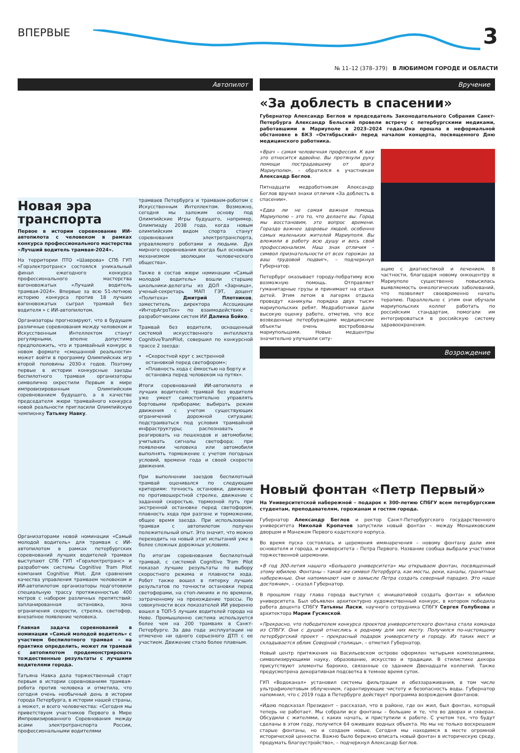ВПЕРВЫЕ 3
№ 11–12 (378–379) В ЛЮБИМОМ ГОРОДЕ И ОБЛАСТИ
Автопилот
Новая эра транспорта
Первое в истории соревнование ИИ-автопилота с человеком в рамках конкурса профессионального мастерства «Лучший водитель трамвая-2024».
На территории ПТО «Шаврова» СПб ГУП «Горэлектротранс» состоялся уникальный финал ежегодного конкурса профессионального мастерства вагоновожатых «Лучший водитель трамвая-2024». Впервые за всю 51-летнюю историю конкурса против 18 лучших вагоновожатых сыграл трамвай без водителя » с ИИ-автопилотом.
Организаторы прогнозируют, что в будущем различные соревнования между человеком и Искусственным Интеллектом станут регулярными, вполне допустимо предположить, что и трамвайный конкурс в новом формате «смешанной реальности» может войти в программу Олимпийских игр второй половины 2030-х годов. Поэтому первые в истории конкурсные заезды беспилотного трамвая организаторы символично окрестили Первым в мире импровизированным Олимпийским соревнованием будущего, а в качестве председателя жюри трамвайного конкурса новой реальности пригласили Олимпийскую чемпионку Татьяну Навку.
Организаторами новой номинации «Самый молодой водитель» для трамвая с ИИ-автопилотом в рамках петербургских соревнований лучших водителей трамвая выступают СПб ГУП «Горэлектротранс» и разработчик системы Cognitive Tram Pilot компания Cognitive Pilot. Для сравнения качества управления трамваем человеком и ИИ-автопилотом организаторы подготовили специальную трассу протяженностью 400 метров с набором различных препятствий: запланированная остановка, зона ограничения скорости, стрелка, светофор, внезапное появление человека.
Главная задача соревнований в номинации «Самый молодой водитель» с участием беспилотного трамвая – на практике определить, может ли трамвай с автопилотом продемонстрировать тождественные результаты с лучшими водителями города.
Татьяна Навка дала торжественный старт первым в истории соревнованиям трамвая-робота против человека и отметила, что сегодня очень необычный день в истории города Петербурга, в истории нашей страны, а может, и всего человечества: «Сегодня мы приветствуем участников Первого в Мире Импровизированного Соревнования между асами электротранспорта России, профессиональными водителями
трамваев Петербурга и трамваем-роботом с Искусственным Интеллектом. Возможно, сегодня мы заложим основу под Олимпийские Игры будущего, например, Олимпиаду 2038 года, когда новым олимпийским видом спорта станут соревнования электротранспорта, управляемого роботами и людьми. Дух мирного соревнования всегда был основным механизмом эволюции человеческого общества».
Также в состав жюри номинации «Самый молодой водитель» вошли старшие школьники-делегаты из ДОЛ «Зарница», ученый-секретарь МАП ГЭТ, доцент «Политеха» Дмитрий Плотников, заместитель директора Ассоциации «ИнтерАгроТех» по взаимодействию с разработчиками систем ИИ Далина Бойко.
Трамвай без водителя, оснащенный системой искусственного интеллекта CognitiveTramPilot, совершил по конкурсной трассе 2 заезда:
«Скоростной круг с экстренной остановкой перед светофором»;
«Плавность хода с ёмкостью на борту и остановка перед человеком на путях».
Итоги соревнований ИИ-автопилота и лучших водителей: трамвай без водителя уже умеет самостоятельно управлять бортовыми приборами; выбирать режим движения с учетом существующих ограничений дорожной ситуации; подстраиваться под условия трамвайной инфраструктуры; распознавать и реагировать на пешеходов и автомобили; учитывать сигналы светофора; при появлении человека или автомобиля выполнять торможение с учетом погодных условий, времени года и своей скорости движения.
При выполнении заездов беспилотный трамвай оценивался по следующим критериям: точность остановки, движение по противошерстной стрелке, движение с заданной скоростью, тормозной путь при экстренной остановке перед светофором, плавность хода при разгоне и торможении, общее время заезда. При использовании трамвая с автопилотом получен положительный опыт. Это значит, что можно переходить на новый этап испытаний уже в более сложных дорожных условиях.
По итогам соревнования беспилотный трамвай, с системой Cognitive Tram Pilot показал лучшие результаты по выбору скоростного режима и плавности хода. Робот также вошел в пятерку лучших результатов по точности остановки перед светофорами, на стоп-линиях и по времени, затраченному на прохождение трассы. По совокупности всех показателей ИИ уверенно вошел в ТОП-5 лучших водителей города на Неве. Промышленно система используется более чем на 200 трамваях в Санкт-Петербурге. За два года эксплуатации не отмечено ни одного серьезного ДТП с ее участием. Движение стало более плавным.
Вручение
«За доблесть в спасении»
Губернатор Александр Беглов и председатель Законодательного Собрания Санкт-Петербурга Александр Бельский провели встречу с петербургскими медиками, работавшими в Мариуполе в 2023–2024 годах.Она прошла в неформальной обстановке в БКЗ «Октябрьский» перед началом концерта, посвященного Дню медицинского работника.
«Врач – самая человечная профессия. К вам это относится вдвойне. Вы протянули руку помощи пострадавшему от врага Мариуполю», – обратился к участникам Александр Беглов.
Пятнадцати медработникам Александр Беглов вручил знаки отличия «За доблесть в спасении».
«Едва ли не самая важная помощь Мариуполю – это то, что делаете вы. Город мы восстановим, это вопрос времени. Гораздо важнее здоровье людей, особенно самых маленьких жителей Мариуполя. Вы вложили в работу всю душу и весь свой профессионализм. Наш знак отличия – символ признательности от всех горожан за ваш трудовой подвиг», – подчеркнул Губернатор.
Петербург оказывает городу-побратиму всю возможную помощь. Отправляет гуманитарные грузы и принимает на отдых детей. Этим летом в лагерях отдыха проведут каникулы порядка двух тысяч мариупольских ребят. Медработники дали высокую оценку работе, отметив, что все возведенные петербуржцами медицинские объекты очень востребованы мариупольцами. Новые медцентры значительно улучшили ситу-
ацию с диагностикой и лечением. В частности, благодаря новому онкоцентру в Мариуполе существенно повысилась выявляемость онкологических заболеваний, что позволяет своевременно начать терапию. Параллельно с этим они обучали мариупольских коллег работать по российским стандартам, помогали им интегрироваться в российскую систему здравоохранения.
Возрождение
Новый фонтан «Петр Первый»
На Университетской набережной – подарок к 300-летию СПбГУ всем петербургским студентам, преподавателям, горожанам и гостям города.
Губернатор Александр Беглов и ректор Санкт-Петербургского государственного университета Николай Кропачев запустили новый фонтан – между Меншиковским дворцом и Манежем Первого кадетского корпуса.
Во время пуска состоялась и церемония имянаречения – новому фонтану дали имя основателя и города, и университета – Петра Первого. Название сообща выбрали участники торжественной церемонии.
«В год 300-летия нашего «Большого университета» мы открываем фонтан, посвященный этому юбилею. Фонтаны – такой же символ Петербурга, как мосты, реки, каналы, гранитные набережные. Они напоминают нам о замысле Петра создать северный парадиз. Это наше достояние», – сказал Губернатор.
В прошлом году глава города выступил с инициативой создать фонтан к юбилею университета. Был объявлен архитектурно художественный конкурс, в котором победила работа доцента СПбГУ Татьяны Ласки, научного сотрудника СПбГУ Сергея Голубкова и архитектора Марии Гусинской.
«Прекрасно, что победителем конкурса проектов университетского фонтана стала команда из СПбГУ. Они с душой отнеслись к родному для них месту. Получился по-настоящему петербургский проект – прекрасный подарок университету и городу. Из таких мест и складывается облик Северной столицы», – отметил Губернатор.
Новый центр притяжения на Васильевском острове оформлен четырьмя композициями, символизирующими науку, образование, искусство и традиции. В стилистике декора присутствуют элементы барокко, связанные со зданием Двенадцати коллегий. Также предусмотрена декоративная подсветка в темное время суток.
ГУП «Водоканал» установил системы фильтрации и обеззараживания, в том числе ультрафиолетовым облучением, гарантирующие чистоту и безопасность воды. Губернатор напомнил, что с 2019 года в Петербурге действует программа возрождения фонтанов.
«Идею подсказал Президент – рассказал, что в районе, где он жил, был фонтан, который теперь не работает. Мы собрали все фонтаны – большие и те, что во дворах и скверах. Обсудили с жителями, с каких начать, и приступили к работе. С учетом тех, что будут сделаны в этом году, получится 64 оживших водных объекта. Но мы не только воскрешаем старые фонтаны, но и создаем новые. Сегодня мы находимся в месте огромной исторической ценности. Важно было бережно вписать новый фонтан в историческую среду, продумать благоустройство», – подчеркнул Александр Беглов.